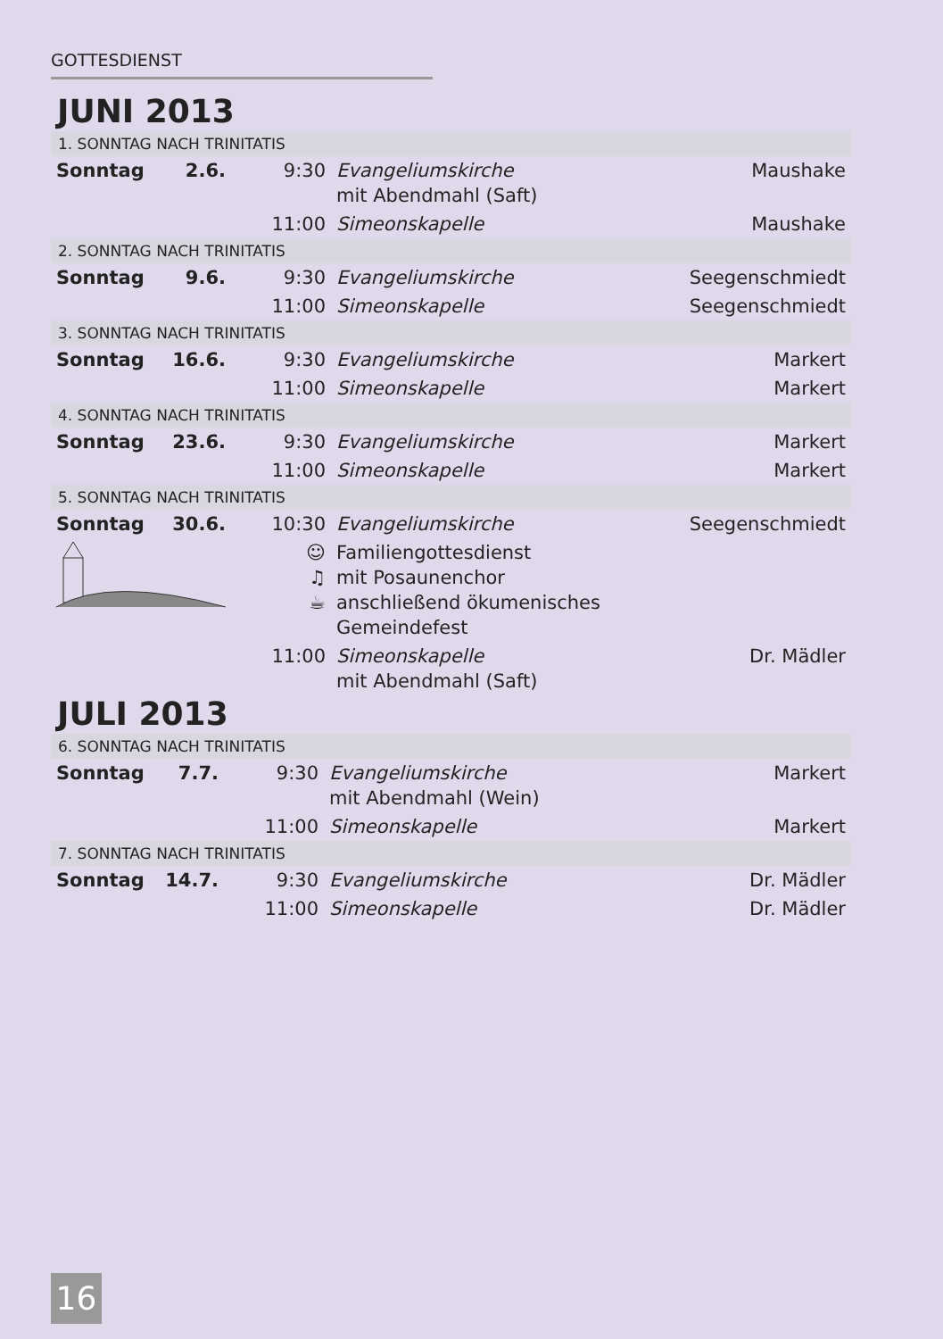GOTTESDIENST
JUNI 2013
| 1. SONNTAG NACH TRINITATIS | | | | |
| Sonntag | 2.6. | 9:30 | Evangeliumskirche mit Abendmahl (Saft) | Maushake |
| | | 11:00 | Simeonskapelle | Maushake |
| 2. SONNTAG NACH TRINITATIS | | | | |
| Sonntag | 9.6. | 9:30 | Evangeliumskirche | Seegenschmiedt |
| | | 11:00 | Simeonskapelle | Seegenschmiedt |
| 3. SONNTAG NACH TRINITATIS | | | | |
| Sonntag | 16.6. | 9:30 | Evangeliumskirche | Markert |
| | | 11:00 | Simeonskapelle | Markert |
| 4. SONNTAG NACH TRINITATIS | | | | |
| Sonntag | 23.6. | 9:30 | Evangeliumskirche | Markert |
| | | 11:00 | Simeonskapelle | Markert |
| 5. SONNTAG NACH TRINITATIS | | | | |
| Sonntag | 30.6. | 10:30 | Evangeliumskirche | Seegenschmiedt |
| | | ☺ ♫ ☕ | Familiengottesdienst mit Posaunenchor anschließend ökumenisches Gemeindefest | |
| | | 11:00 | Simeonskapelle mit Abendmahl (Saft) | Dr. Mädler |
JULI 2013
| 6. SONNTAG NACH TRINITATIS | | | | |
| Sonntag | 7.7. | 9:30 | Evangeliumskirche mit Abendmahl (Wein) | Markert |
| | | 11:00 | Simeonskapelle | Markert |
| 7. SONNTAG NACH TRINITATIS | | | | |
| Sonntag | 14.7. | 9:30 | Evangeliumskirche | Dr. Mädler |
| | | 11:00 | Simeonskapelle | Dr. Mädler |
16